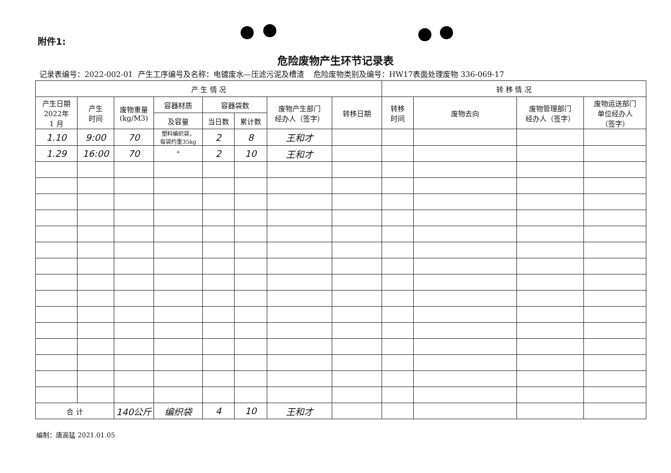附件1:
危险废物产生环节记录表
记录表编号：2022-002-01 产生工序编号及名称：电镀废水—压滤污泥及槽渣 危险废物类别及编号：HW17表面处理废物 336-069-17
| 产 生 情 况 | | | | | | | | 转 移 情 况 | | | | |
| --- | --- | --- | --- | --- | --- | --- | --- | --- | --- | --- | --- | --- |
| 产生日期 2022年 1 月 | 产生 时间 | 废物重量 (kg/M3) | 容器材质 | 容器袋数 | | 废物产生部门 经办人（签字） | | 转移日期 | 转移 时间 | 废物去向 | 废物管理部门 经办人（签字） | 废物运送部门 单位经办人 （签字） |
| | | | 及容量 | 当日数 | 累计数 | | | | | | | |
| 1.10 | 9:00 | 70 | 塑料编织袋， 每袋约重35kg | 2 | 8 | 王和才 | | | | | | |
| 1.29 | 16:00 | 70 | " | 2 | 10 | 王和才 | | | | | | |
| 合 计 | | 140公斤 | 编织袋 | 4 | 10 | 王和才 | | | | | | |
编制：唐高猛 2021.01.05